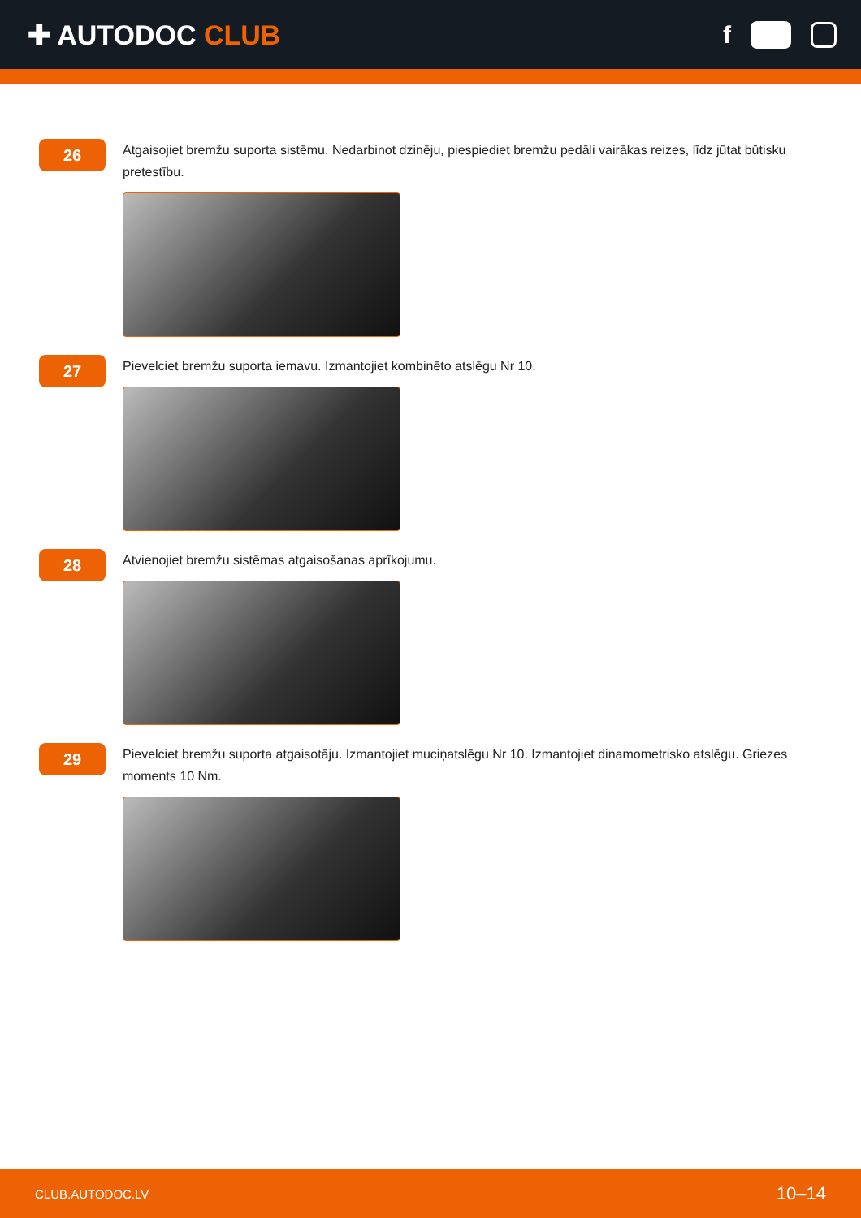✚ AUTODOC CLUB f
26
Atgaisojiet bremžu suporta sistēmu. Nedarbinot dzinēju, piespiediet bremžu pedāli vairākas reizes, līdz jūtat būtisku pretestību.
27
Pievelciet bremžu suporta iemavu. Izmantojiet kombinēto atslēgu Nr 10.
28
Atvienojiet bremžu sistēmas atgaisošanas aprīkojumu.
29
Pievelciet bremžu suporta atgaisotāju. Izmantojiet muciņatslēgu Nr 10. Izmantojiet dinamometrisko atslēgu. Griezes moments 10 Nm.
CLUB.AUTODOC.LV 10–14